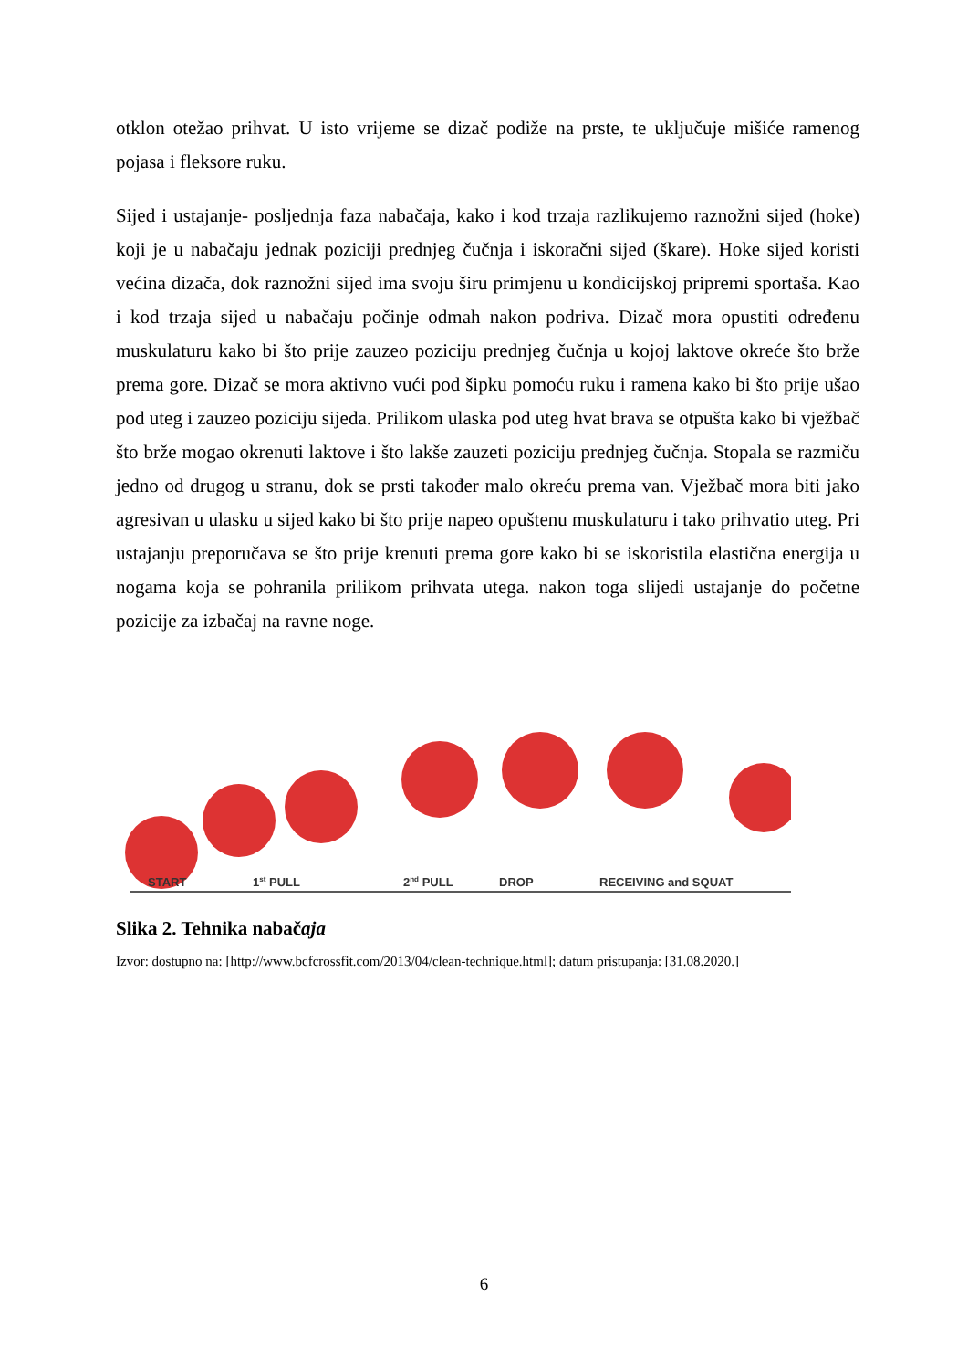otklon otežao prihvat. U isto vrijeme se dizač podiže na prste, te uključuje mišiće ramenog pojasa i fleksore ruku.
Sijed i ustajanje- posljednja faza nabačaja, kako i kod trzaja razlikujemo raznožni sijed (hoke) koji je u nabačaju jednak poziciji prednjeg čučnja i iskoračni sijed (škare). Hoke sijed koristi većina dizača, dok raznožni sijed ima svoju širu primjenu u kondicijskoj pripremi sportaša. Kao i kod trzaja sijed u nabačaju počinje odmah nakon podriva. Dizač mora opustiti određenu muskulaturu kako bi što prije zauzeo poziciju prednjeg čučnja u kojoj laktove okreće što brže prema gore. Dizač se mora aktivno vući pod šipku pomoću ruku i ramena kako bi što prije ušao pod uteg i zauzeo poziciju sijeda. Prilikom ulaska pod uteg hvat brava se otpušta kako bi vježbač što brže mogao okrenuti laktove i što lakše zauzeti poziciju prednjeg čučnja. Stopala se razmiču jedno od drugog u stranu, dok se prsti također malo okreću prema van. Vježbač mora biti jako agresivan u ulasku u sijed kako bi što prije napeo opuštenu muskulaturu i tako prihvatio uteg. Pri ustajanju preporučava se što prije krenuti prema gore kako bi se iskoristila elastična energija u nogama koja se pohranila prilikom prihvata utega. nakon toga slijedi ustajanje do početne pozicije za izbačaj na ravne noge.
START
1st PULL
2nd PULL
DROP
RECEIVING and SQUAT
Slika 2. Tehnika nabačaja
Izvor: dostupno na: [http://www.bcfcrossfit.com/2013/04/clean-technique.html]; datum pristupanja: [31.08.2020.]
6